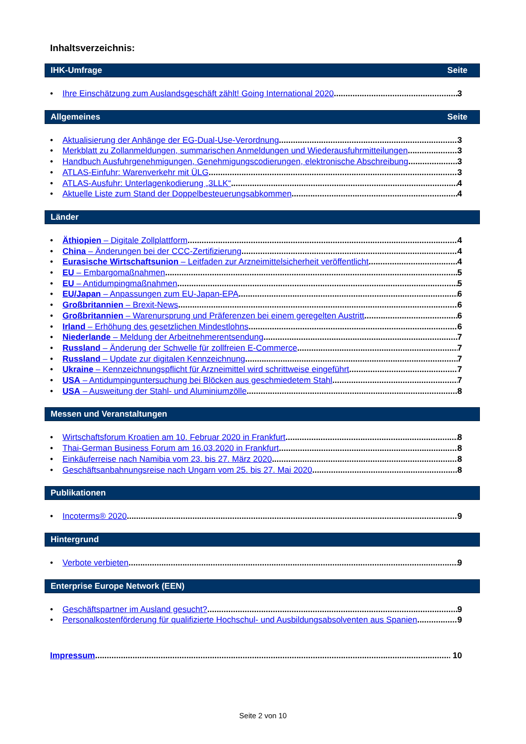Inhaltsverzeichnis:
IHK-Umfrage Seite
• Ihre Einschätzung zum Auslandsgeschäft zählt! Going International 2020 3
Allgemeines Seite
• Aktualisierung der Anhänge der EG-Dual-Use-Verordnung 3
• Merkblatt zu Zollanmeldungen, summarischen Anmeldungen und Wiederausfuhrmitteilungen 3
• Handbuch Ausfuhrgenehmigungen, Genehmigungscodierungen, elektronische Abschreibung 3
• ATLAS-Einfuhr: Warenverkehr mit ÜLG 3
• ATLAS-Ausfuhr: Unterlagenkodierung „3LLK“ 4
• Aktuelle Liste zum Stand der Doppelbesteuerungsabkommen 4
Länder
• Äthiopien – Digitale Zollplattform 4
• China – Änderungen bei der CCC-Zertifizierung 4
• Eurasische Wirtschaftsunion – Leitfaden zur Arzneimittelsicherheit veröffentlicht 4
• EU – Embargomaßnahmen 5
• EU – Antidumpingmaßnahmen 5
• EU/Japan – Anpassungen zum EU-Japan-EPA 6
• Großbritannien – Brexit-News 6
• Großbritannien – Warenursprung und Präferenzen bei einem geregelten Austritt 6
• Irland – Erhöhung des gesetzlichen Mindestlohns 6
• Niederlande – Meldung der Arbeitnehmerentsendung 7
• Russland – Änderung der Schwelle für zollfreien E-Commerce 7
• Russland – Update zur digitalen Kennzeichnung 7
• Ukraine – Kennzeichnungspflicht für Arzneimittel wird schrittweise eingeführt 7
• USA – Antidumpinguntersuchung bei Blöcken aus geschmiedetem Stahl 7
• USA – Ausweitung der Stahl- und Aluminiumzölle 8
Messen und Veranstaltungen
• Wirtschaftsforum Kroatien am 10. Februar 2020 in Frankfurt 8
• Thai-German Business Forum am 16.03.2020 in Frankfurt 8
• Einkäuferreise nach Namibia vom 23. bis 27. März 2020 8
• Geschäftsanbahnungsreise nach Ungarn vom 25. bis 27. Mai 2020 8
Publikationen
• Incoterms® 2020 9
Hintergrund
• Verbote verbieten 9
Enterprise Europe Network (EEN)
• Geschäftspartner im Ausland gesucht? 9
• Personalkostenförderung für qualifizierte Hochschul- und Ausbildungsabsolventen aus Spanien 9
Impressum 10
Seite 2 von 10